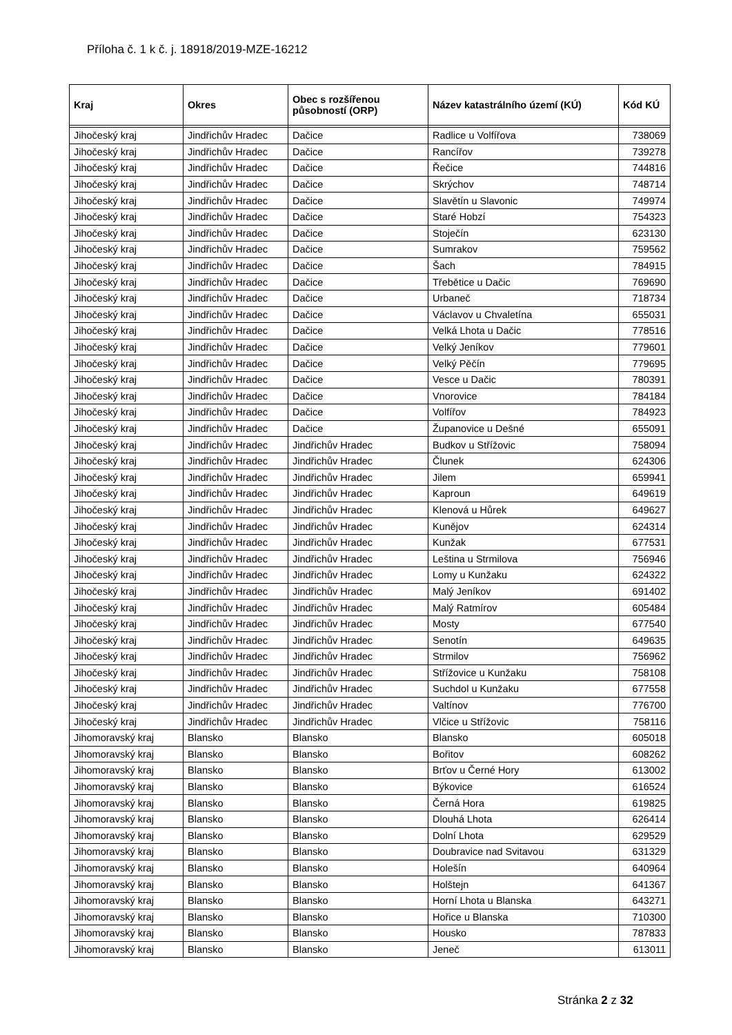Příloha č. 1 k č. j. 18918/2019-MZE-16212
| Kraj | Okres | Obec s rozšířenou působností (ORP) | Název katastrálního území (KÚ) | Kód KÚ |
| --- | --- | --- | --- | --- |
| Jihočeský kraj | Jindřichův Hradec | Dačice | Radlice u Volfířova | 738069 |
| Jihočeský kraj | Jindřichův Hradec | Dačice | Rancířov | 739278 |
| Jihočeský kraj | Jindřichův Hradec | Dačice | Řečice | 744816 |
| Jihočeský kraj | Jindřichův Hradec | Dačice | Skrýchov | 748714 |
| Jihočeský kraj | Jindřichův Hradec | Dačice | Slavětín u Slavonic | 749974 |
| Jihočeský kraj | Jindřichův Hradec | Dačice | Staré Hobzí | 754323 |
| Jihočeský kraj | Jindřichův Hradec | Dačice | Stoječín | 623130 |
| Jihočeský kraj | Jindřichův Hradec | Dačice | Sumrakov | 759562 |
| Jihočeský kraj | Jindřichův Hradec | Dačice | Šach | 784915 |
| Jihočeský kraj | Jindřichův Hradec | Dačice | Třebětice u Dačic | 769690 |
| Jihočeský kraj | Jindřichův Hradec | Dačice | Urbaneč | 718734 |
| Jihočeský kraj | Jindřichův Hradec | Dačice | Václavov u Chvaletína | 655031 |
| Jihočeský kraj | Jindřichův Hradec | Dačice | Velká Lhota u Dačic | 778516 |
| Jihočeský kraj | Jindřichův Hradec | Dačice | Velký Jeníkov | 779601 |
| Jihočeský kraj | Jindřichův Hradec | Dačice | Velký Pěčín | 779695 |
| Jihočeský kraj | Jindřichův Hradec | Dačice | Vesce u Dačic | 780391 |
| Jihočeský kraj | Jindřichův Hradec | Dačice | Vnorovice | 784184 |
| Jihočeský kraj | Jindřichův Hradec | Dačice | Volfířov | 784923 |
| Jihočeský kraj | Jindřichův Hradec | Dačice | Županovice u Dešné | 655091 |
| Jihočeský kraj | Jindřichův Hradec | Jindřichův Hradec | Budkov u Střížovic | 758094 |
| Jihočeský kraj | Jindřichův Hradec | Jindřichův Hradec | Člunek | 624306 |
| Jihočeský kraj | Jindřichův Hradec | Jindřichův Hradec | Jilem | 659941 |
| Jihočeský kraj | Jindřichův Hradec | Jindřichův Hradec | Kaproun | 649619 |
| Jihočeský kraj | Jindřichův Hradec | Jindřichův Hradec | Klenová u Hůrek | 649627 |
| Jihočeský kraj | Jindřichův Hradec | Jindřichův Hradec | Kunějov | 624314 |
| Jihočeský kraj | Jindřichův Hradec | Jindřichův Hradec | Kunžak | 677531 |
| Jihočeský kraj | Jindřichův Hradec | Jindřichův Hradec | Leština u Strmilova | 756946 |
| Jihočeský kraj | Jindřichův Hradec | Jindřichův Hradec | Lomy u Kunžaku | 624322 |
| Jihočeský kraj | Jindřichův Hradec | Jindřichův Hradec | Malý Jeníkov | 691402 |
| Jihočeský kraj | Jindřichův Hradec | Jindřichův Hradec | Malý Ratmírov | 605484 |
| Jihočeský kraj | Jindřichův Hradec | Jindřichův Hradec | Mosty | 677540 |
| Jihočeský kraj | Jindřichův Hradec | Jindřichův Hradec | Senotín | 649635 |
| Jihočeský kraj | Jindřichův Hradec | Jindřichův Hradec | Strmilov | 756962 |
| Jihočeský kraj | Jindřichův Hradec | Jindřichův Hradec | Střížovice u Kunžaku | 758108 |
| Jihočeský kraj | Jindřichův Hradec | Jindřichův Hradec | Suchdol u Kunžaku | 677558 |
| Jihočeský kraj | Jindřichův Hradec | Jindřichův Hradec | Valtínov | 776700 |
| Jihočeský kraj | Jindřichův Hradec | Jindřichův Hradec | Vlčice u Střížovic | 758116 |
| Jihomoravský kraj | Blansko | Blansko | Blansko | 605018 |
| Jihomoravský kraj | Blansko | Blansko | Bořitov | 608262 |
| Jihomoravský kraj | Blansko | Blansko | Brťov u Černé Hory | 613002 |
| Jihomoravský kraj | Blansko | Blansko | Býkovice | 616524 |
| Jihomoravský kraj | Blansko | Blansko | Černá Hora | 619825 |
| Jihomoravský kraj | Blansko | Blansko | Dlouhá Lhota | 626414 |
| Jihomoravský kraj | Blansko | Blansko | Dolní Lhota | 629529 |
| Jihomoravský kraj | Blansko | Blansko | Doubravice nad Svitavou | 631329 |
| Jihomoravský kraj | Blansko | Blansko | Holešín | 640964 |
| Jihomoravský kraj | Blansko | Blansko | Holštejn | 641367 |
| Jihomoravský kraj | Blansko | Blansko | Horní Lhota u Blanska | 643271 |
| Jihomoravský kraj | Blansko | Blansko | Hořice u Blanska | 710300 |
| Jihomoravský kraj | Blansko | Blansko | Housko | 787833 |
| Jihomoravský kraj | Blansko | Blansko | Jeneč | 613011 |
Stránka 2 z 32